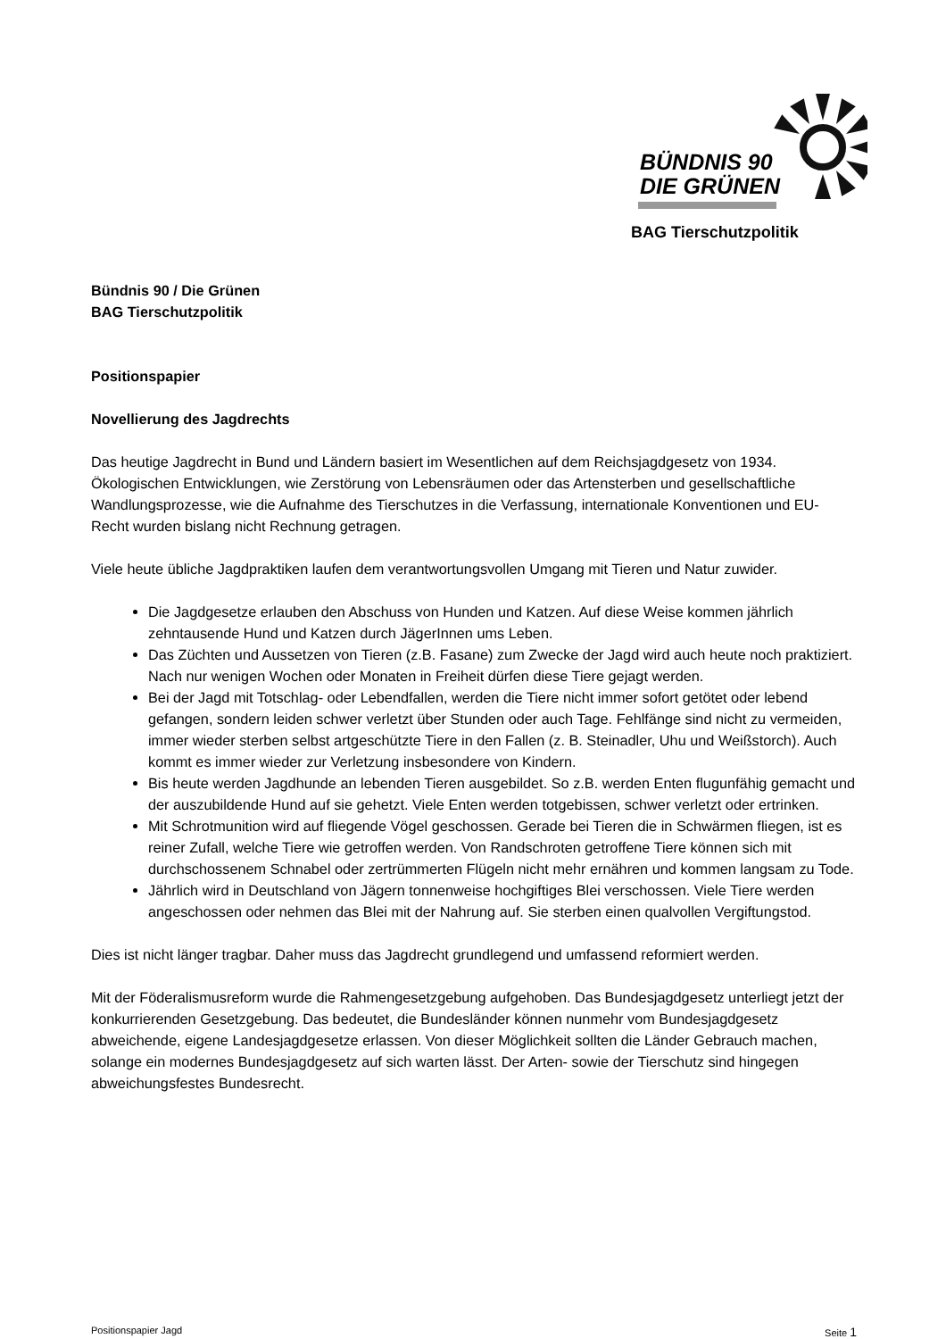BÜNDNIS 90
DIE GRÜNEN
BAG Tierschutzpolitik
Bündnis 90 / Die Grünen
BAG Tierschutzpolitik
Positionspapier
Novellierung des Jagdrechts
Das heutige Jagdrecht in Bund und Ländern basiert im Wesentlichen auf dem Reichsjagdgesetz von 1934. Ökologischen Entwicklungen, wie Zerstörung von Lebensräumen oder das Artensterben und gesellschaftliche Wandlungsprozesse, wie die Aufnahme des Tierschutzes in die Verfassung, internationale Konventionen und EU-Recht wurden bislang nicht Rechnung getragen.
Viele heute übliche Jagdpraktiken laufen dem verantwortungsvollen Umgang mit Tieren und Natur zuwider.
Die Jagdgesetze erlauben den Abschuss von Hunden und Katzen. Auf diese Weise kommen jährlich zehntausende Hund und Katzen durch JägerInnen ums Leben.
Das Züchten und Aussetzen von Tieren (z.B. Fasane) zum Zwecke der Jagd wird auch heute noch praktiziert. Nach nur wenigen Wochen oder Monaten in Freiheit dürfen diese Tiere gejagt werden.
Bei der Jagd mit Totschlag- oder Lebendfallen, werden die Tiere nicht immer sofort getötet oder lebend gefangen, sondern leiden schwer verletzt über Stunden oder auch Tage. Fehlfänge sind nicht zu vermeiden, immer wieder sterben selbst artgeschützte Tiere in den Fallen (z. B. Steinadler, Uhu und Weißstorch). Auch kommt es immer wieder zur Verletzung insbesondere von Kindern.
Bis heute werden Jagdhunde an lebenden Tieren ausgebildet. So z.B. werden Enten flugunfähig gemacht und der auszubildende Hund auf sie gehetzt. Viele Enten werden totgebissen, schwer verletzt oder ertrinken.
Mit Schrotmunition wird auf fliegende Vögel geschossen. Gerade bei Tieren die in Schwärmen fliegen, ist es reiner Zufall, welche Tiere wie getroffen werden. Von Randschroten getroffene Tiere können sich mit durchschossenem Schnabel oder zertrümmerten Flügeln nicht mehr ernähren und kommen langsam zu Tode.
Jährlich wird in Deutschland von Jägern tonnenweise hochgiftiges Blei verschossen. Viele Tiere werden angeschossen oder nehmen das Blei mit der Nahrung auf. Sie sterben einen qualvollen Vergiftungstod.
Dies ist nicht länger tragbar. Daher muss das Jagdrecht grundlegend und umfassend reformiert werden.
Mit der Föderalismusreform wurde die Rahmengesetzgebung aufgehoben. Das Bundesjagdgesetz unterliegt jetzt der konkurrierenden Gesetzgebung. Das bedeutet, die Bundesländer können nunmehr vom Bundesjagdgesetz abweichende, eigene Landesjagdgesetze erlassen. Von dieser Möglichkeit sollten die Länder Gebrauch machen, solange ein modernes Bundesjagdgesetz auf sich warten lässt. Der Arten- sowie der Tierschutz sind hingegen abweichungsfestes Bundesrecht.
Positionspapier Jagd Seite 1